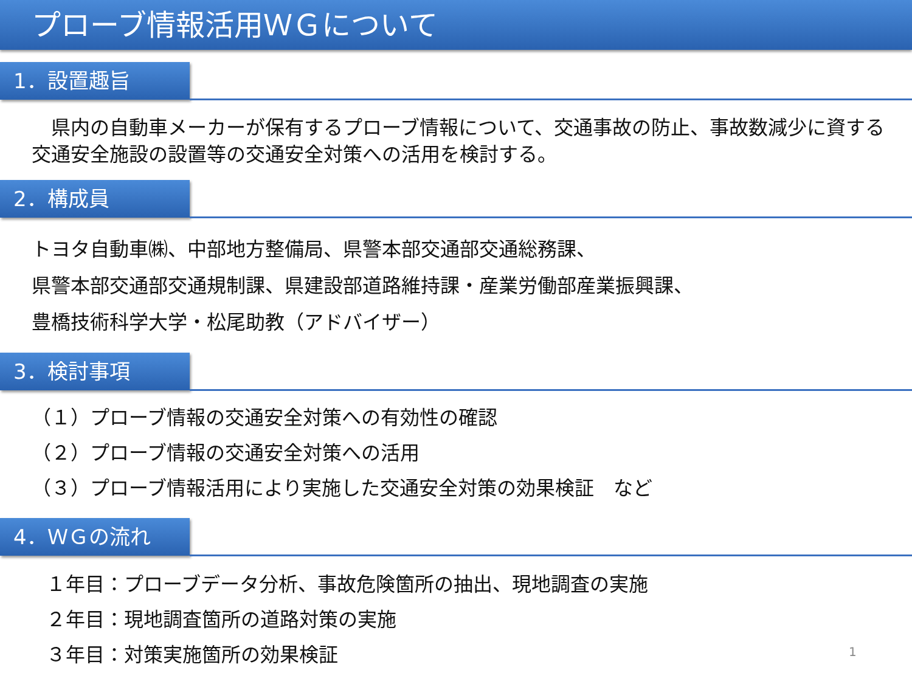プローブ情報活用ＷＧについて
1．設置趣旨
　県内の自動車メーカーが保有するプローブ情報について、交通事故の防止、事故数減少に資する交通安全施設の設置等の交通安全対策への活用を検討する。
2．構成員
トヨタ自動車㈱、中部地方整備局、県警本部交通部交通総務課、
県警本部交通部交通規制課、県建設部道路維持課・産業労働部産業振興課、
豊橋技術科学大学・松尾助教（アドバイザー）
3．検討事項
（１）プローブ情報の交通安全対策への有効性の確認
（２）プローブ情報の交通安全対策への活用
（３）プローブ情報活用により実施した交通安全対策の効果検証　など
4．ＷＧの流れ
１年目：プローブデータ分析、事故危険箇所の抽出、現地調査の実施
２年目：現地調査箇所の道路対策の実施
３年目：対策実施箇所の効果検証
1